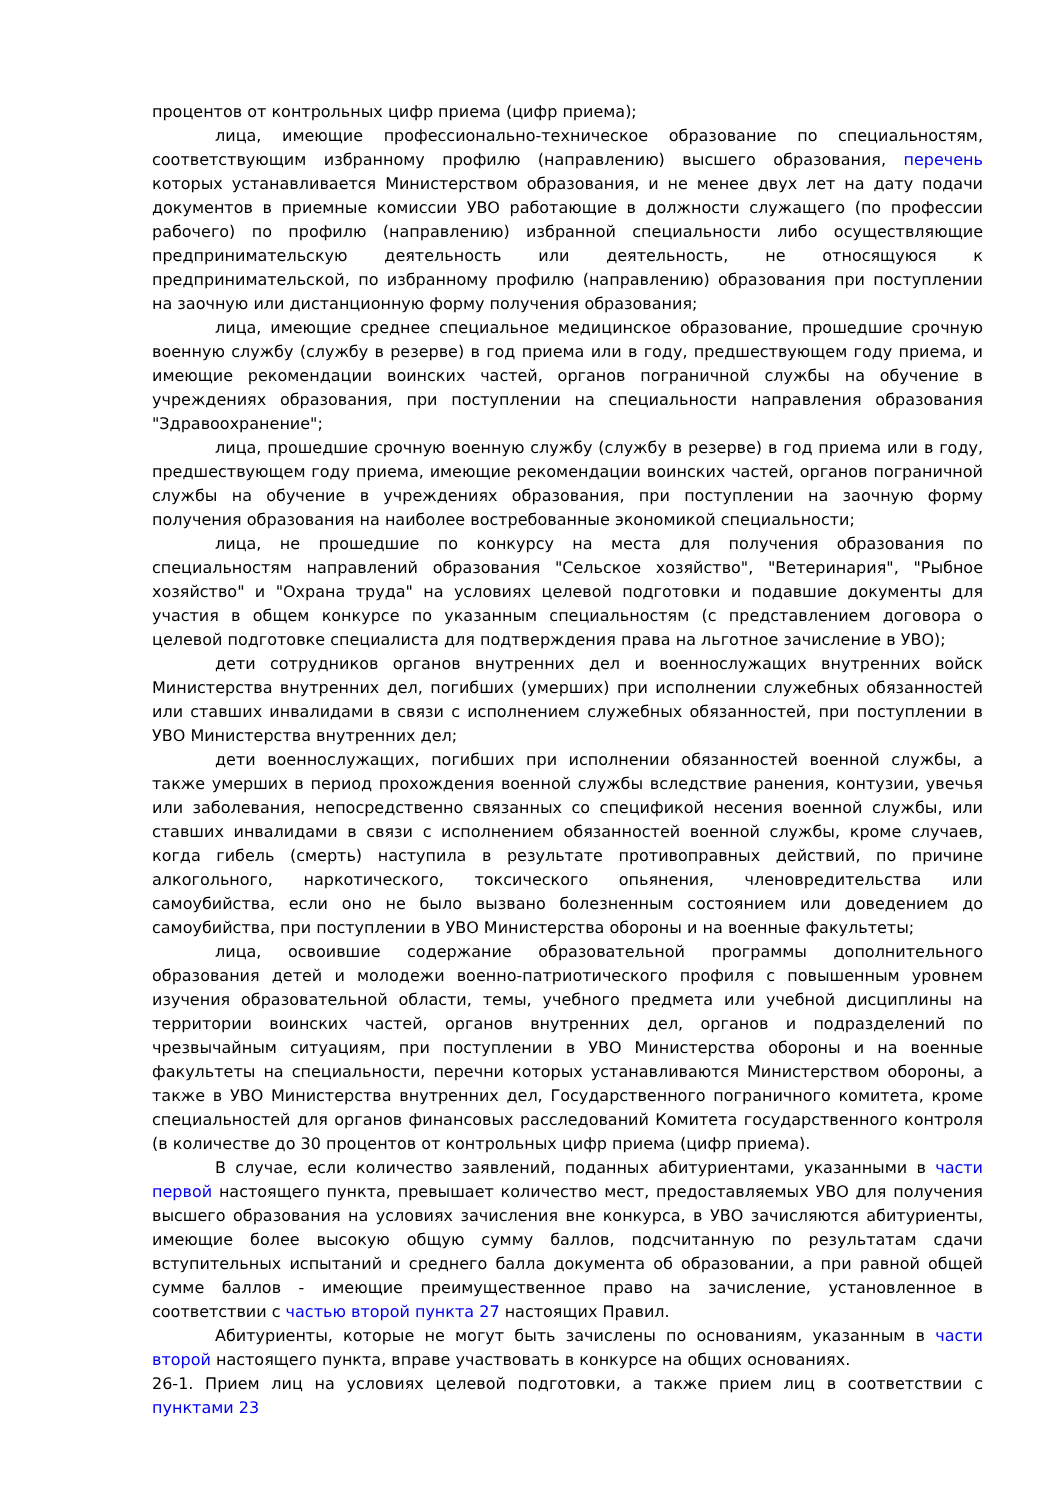процентов от контрольных цифр приема (цифр приема);
лица, имеющие профессионально-техническое образование по специальностям, соответствующим избранному профилю (направлению) высшего образования, перечень которых устанавливается Министерством образования, и не менее двух лет на дату подачи документов в приемные комиссии УВО работающие в должности служащего (по профессии рабочего) по профилю (направлению) избранной специальности либо осуществляющие предпринимательскую деятельность или деятельность, не относящуюся к предпринимательской, по избранному профилю (направлению) образования при поступлении на заочную или дистанционную форму получения образования;
лица, имеющие среднее специальное медицинское образование, прошедшие срочную военную службу (службу в резерве) в год приема или в году, предшествующем году приема, и имеющие рекомендации воинских частей, органов пограничной службы на обучение в учреждениях образования, при поступлении на специальности направления образования "Здравоохранение";
лица, прошедшие срочную военную службу (службу в резерве) в год приема или в году, предшествующем году приема, имеющие рекомендации воинских частей, органов пограничной службы на обучение в учреждениях образования, при поступлении на заочную форму получения образования на наиболее востребованные экономикой специальности;
лица, не прошедшие по конкурсу на места для получения образования по специальностям направлений образования "Сельское хозяйство", "Ветеринария", "Рыбное хозяйство" и "Охрана труда" на условиях целевой подготовки и подавшие документы для участия в общем конкурсе по указанным специальностям (с представлением договора о целевой подготовке специалиста для подтверждения права на льготное зачисление в УВО);
дети сотрудников органов внутренних дел и военнослужащих внутренних войск Министерства внутренних дел, погибших (умерших) при исполнении служебных обязанностей или ставших инвалидами в связи с исполнением служебных обязанностей, при поступлении в УВО Министерства внутренних дел;
дети военнослужащих, погибших при исполнении обязанностей военной службы, а также умерших в период прохождения военной службы вследствие ранения, контузии, увечья или заболевания, непосредственно связанных со спецификой несения военной службы, или ставших инвалидами в связи с исполнением обязанностей военной службы, кроме случаев, когда гибель (смерть) наступила в результате противоправных действий, по причине алкогольного, наркотического, токсического опьянения, членовредительства или самоубийства, если оно не было вызвано болезненным состоянием или доведением до самоубийства, при поступлении в УВО Министерства обороны и на военные факультеты;
лица, освоившие содержание образовательной программы дополнительного образования детей и молодежи военно-патриотического профиля с повышенным уровнем изучения образовательной области, темы, учебного предмета или учебной дисциплины на территории воинских частей, органов внутренних дел, органов и подразделений по чрезвычайным ситуациям, при поступлении в УВО Министерства обороны и на военные факультеты на специальности, перечни которых устанавливаются Министерством обороны, а также в УВО Министерства внутренних дел, Государственного пограничного комитета, кроме специальностей для органов финансовых расследований Комитета государственного контроля (в количестве до 30 процентов от контрольных цифр приема (цифр приема).
В случае, если количество заявлений, поданных абитуриентами, указанными в части первой настоящего пункта, превышает количество мест, предоставляемых УВО для получения высшего образования на условиях зачисления вне конкурса, в УВО зачисляются абитуриенты, имеющие более высокую общую сумму баллов, подсчитанную по результатам сдачи вступительных испытаний и среднего балла документа об образовании, а при равной общей сумме баллов - имеющие преимущественное право на зачисление, установленное в соответствии с частью второй пункта 27 настоящих Правил.
Абитуриенты, которые не могут быть зачислены по основаниям, указанным в части второй настоящего пункта, вправе участвовать в конкурсе на общих основаниях.
26-1. Прием лиц на условиях целевой подготовки, а также прием лиц в соответствии с пунктами 23